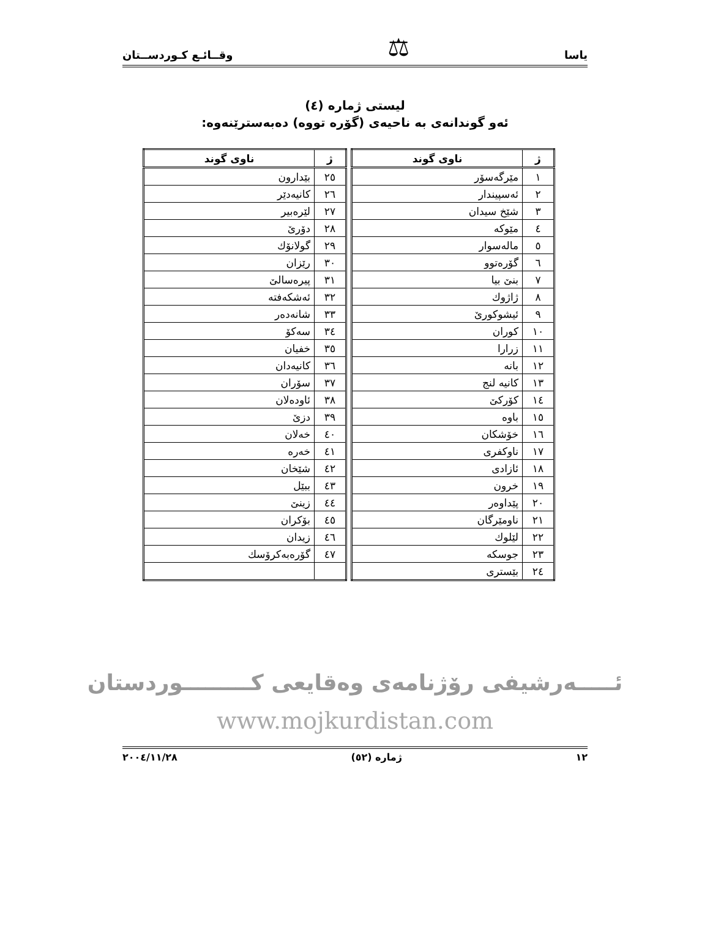یاسا ⚖ وقــائـع كـوردســتان
لیستی ژماره (٤)
ئەو گوندانەی بە ناحیەی (گۆرە تووە) دەبەسترێنەوە:
| ژ | ناوی گوند |
| --- | --- |
| ١ | مێرگەسۆر |
| ٢ | ئەسپیندار |
| ٣ | شێخ سیدان |
| ٤ | مێوكە |
| ٥ | مالەسوار |
| ٦ | گۆرەتوو |
| ٧ | بنێ بیا |
| ٨ | ژاژوك |
| ٩ | ئیشوكورێ |
| ١٠ | كوران |
| ١١ | زرارا |
| ١٢ | بانە |
| ١٣ | كانیە لنج |
| ١٤ | كۆركێ |
| ١٥ | باوە |
| ١٦ | خۆشكان |
| ١٧ | ناوكفری |
| ١٨ | ئازادی |
| ١٩ | خرون |
| ٢٠ | پێداوەر |
| ٢١ | ناومێرگان |
| ٢٢ | لێلوك |
| ٢٣ | جوسكە |
| ٢٤ | بێستری |
| ژ | ناوی گوند |
| --- | --- |
| ٢٥ | بێدارون |
| ٢٦ | كانیەدێر |
| ٢٧ | لێرەبیر |
| ٢٨ | دۆرێ |
| ٢٩ | گولانۆك |
| ٣٠ | رێزان |
| ٣١ | پیرەسالێ |
| ٣٢ | ئەشكەفتە |
| ٣٣ | شانەدەر |
| ٣٤ | سەكۆ |
| ٣٥ | خفیان |
| ٣٦ | كانیەدان |
| ٣٧ | سۆران |
| ٣٨ | ئاودەلان |
| ٣٩ | دزێ |
| ٤٠ | خەلان |
| ٤١ | خەرە |
| ٤٢ | شێخان |
| ٤٣ | ببێل |
| ٤٤ | زینێ |
| ٤٥ | بۆكران |
| ٤٦ | زیدان |
| ٤٧ | گۆرەبەكرۆسك |
ئـــــەرشیفی رۆژنامەی وەقایعی كـــــــــوردستان
www.mojkurdistan.com
١٢ ژمارە (٥٢) ٢٠٠٤/١١/٢٨